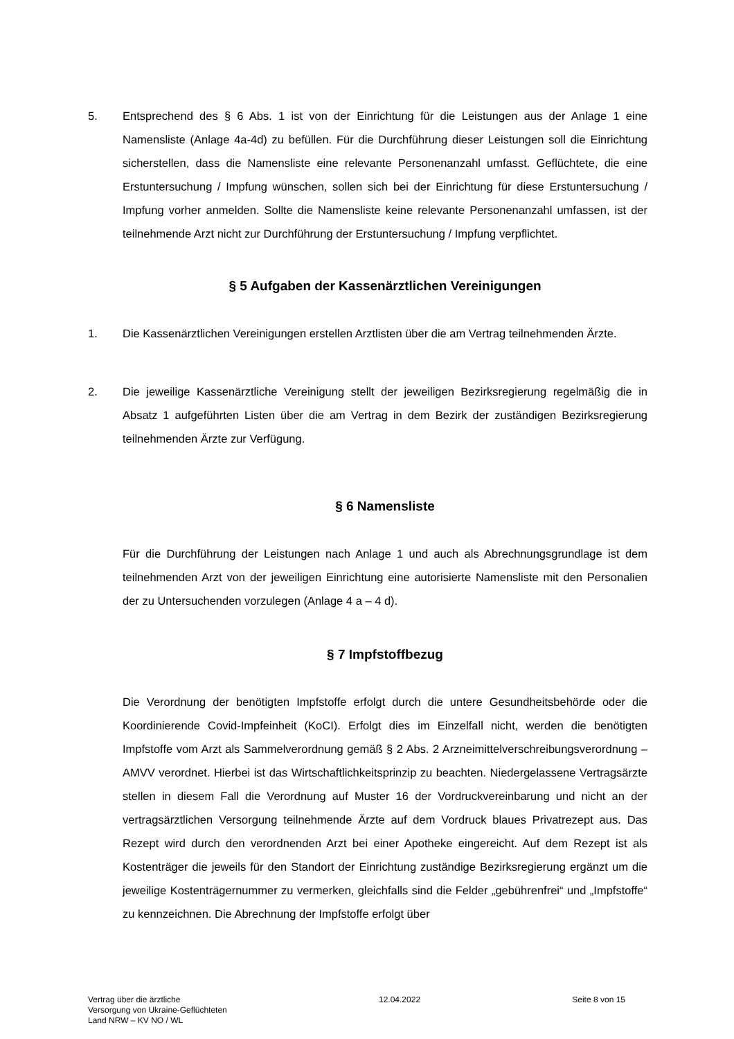5. Entsprechend des § 6 Abs. 1 ist von der Einrichtung für die Leistungen aus der Anlage 1 eine Namensliste (Anlage 4a-4d) zu befüllen. Für die Durchführung dieser Leistungen soll die Einrichtung sicherstellen, dass die Namensliste eine relevante Personenanzahl umfasst. Geflüchtete, die eine Erstuntersuchung / Impfung wünschen, sollen sich bei der Einrichtung für diese Erstuntersuchung / Impfung vorher anmelden. Sollte die Namensliste keine relevante Personenanzahl umfassen, ist der teilnehmende Arzt nicht zur Durchführung der Erstuntersuchung / Impfung verpflichtet.
§ 5 Aufgaben der Kassenärztlichen Vereinigungen
1. Die Kassenärztlichen Vereinigungen erstellen Arztlisten über die am Vertrag teilnehmenden Ärzte.
2. Die jeweilige Kassenärztliche Vereinigung stellt der jeweiligen Bezirksregierung regelmäßig die in Absatz 1 aufgeführten Listen über die am Vertrag in dem Bezirk der zuständigen Bezirksregierung teilnehmenden Ärzte zur Verfügung.
§ 6 Namensliste
Für die Durchführung der Leistungen nach Anlage 1 und auch als Abrechnungsgrundlage ist dem teilnehmenden Arzt von der jeweiligen Einrichtung eine autorisierte Namensliste mit den Personalien der zu Untersuchenden vorzulegen (Anlage 4 a – 4 d).
§ 7 Impfstoffbezug
Die Verordnung der benötigten Impfstoffe erfolgt durch die untere Gesundheitsbehörde oder die Koordinierende Covid-Impfeinheit (KoCI). Erfolgt dies im Einzelfall nicht, werden die benötigten Impfstoffe vom Arzt als Sammelverordnung gemäß § 2 Abs. 2 Arzneimittelverschreibungsverordnung – AMVV verordnet. Hierbei ist das Wirtschaftlichkeitsprinzip zu beachten. Niedergelassene Vertragsärzte stellen in diesem Fall die Verordnung auf Muster 16 der Vordruckvereinbarung und nicht an der vertragsärztlichen Versorgung teilnehmende Ärzte auf dem Vordruck blaues Privatrezept aus. Das Rezept wird durch den verordnenden Arzt bei einer Apotheke eingereicht. Auf dem Rezept ist als Kostenträger die jeweils für den Standort der Einrichtung zuständige Bezirksregierung ergänzt um die jeweilige Kostenträgernummer zu vermerken, gleichfalls sind die Felder „gebührenfrei“ und „Impfstoffe“ zu kennzeichnen. Die Abrechnung der Impfstoffe erfolgt über
Vertrag über die ärztliche
Versorgung von Ukraine-Geflüchteten
Land NRW – KV NO / WL
12.04.2022 Seite 8 von 15